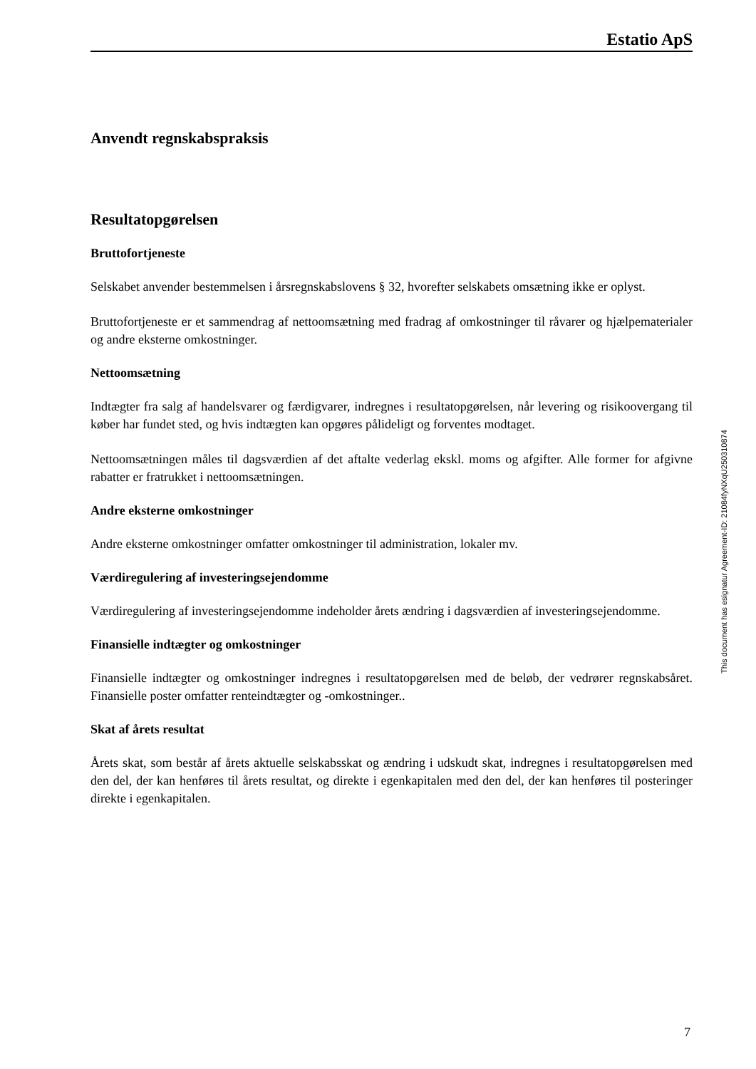Estatio ApS
Anvendt regnskabspraksis
Resultatopgørelsen
Bruttofortjeneste
Selskabet anvender bestemmelsen i årsregnskabslovens § 32, hvorefter selskabets omsætning ikke er oplyst.
Bruttofortjeneste er et sammendrag af nettoomsætning med fradrag af omkostninger til råvarer og hjælpematerialer og andre eksterne omkostninger.
Nettoomsætning
Indtægter fra salg af handelsvarer og færdigvarer, indregnes i resultatopgørelsen, når levering og risikoovergang til køber har fundet sted, og hvis indtægten kan opgøres pålideligt og forventes modtaget.
Nettoomsætningen måles til dagsværdien af det aftalte vederlag ekskl. moms og afgifter. Alle former for afgivne rabatter er fratrukket i nettoomsætningen.
Andre eksterne omkostninger
Andre eksterne omkostninger omfatter omkostninger til administration, lokaler mv.
Værdiregulering af investeringsejendomme
Værdiregulering af investeringsejendomme indeholder årets ændring i dagsværdien af investeringsejendomme.
Finansielle indtægter og omkostninger
Finansielle indtægter og omkostninger indregnes i resultatopgørelsen med de beløb, der vedrører regnskabsåret. Finansielle poster omfatter renteindtægter og -omkostninger..
Skat af årets resultat
Årets skat, som består af årets aktuelle selskabsskat og ændring i udskudt skat, indregnes i resultatopgørelsen med den del, der kan henføres til årets resultat, og direkte i egenkapitalen med den del, der kan henføres til posteringer direkte i egenkapitalen.
This document has esignatur Agreement-ID: 21084fyNXqU250310874
7